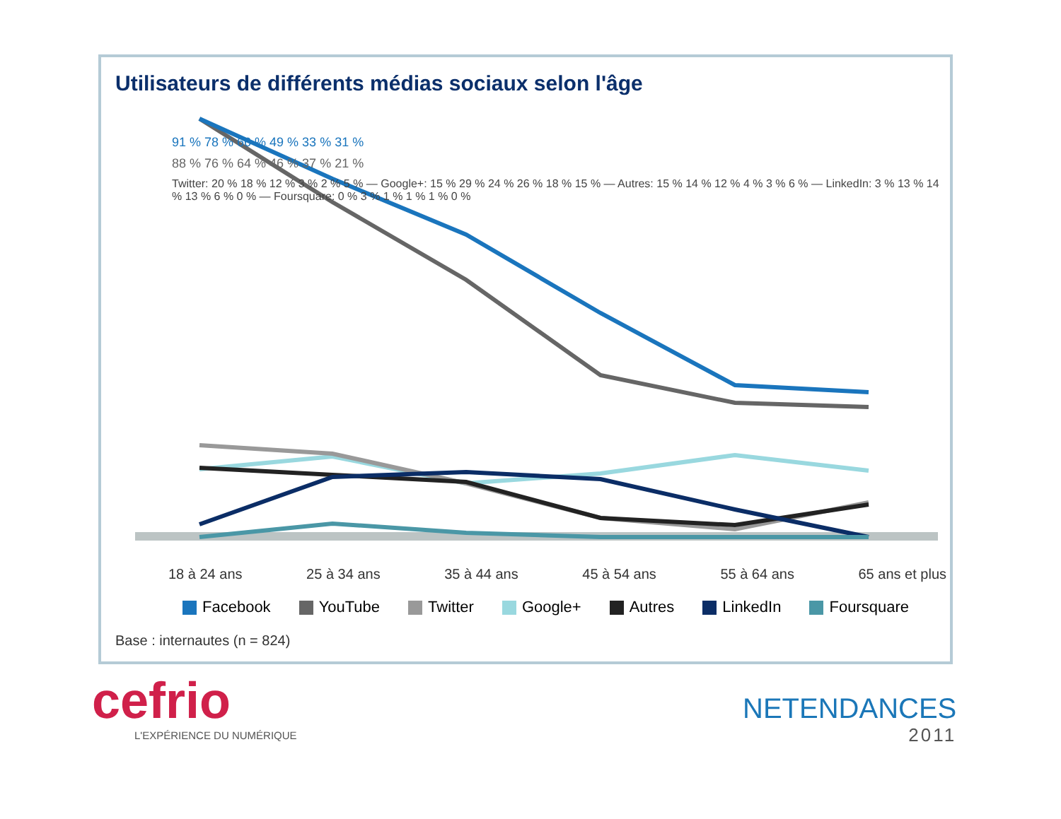Utilisateurs de différents médias sociaux selon l'âge
18 à 24 ans 25 à 34 ans 35 à 44 ans 45 à 54 ans 55 à 64 ans 65 ans et plus
91 % 78 % 66 % 49 % 33 % 31 %
88 % 76 % 64 % 46 % 37 % 21 %
Twitter: 20 % 18 % 12 % 3 % 2 % 5 % — Google+: 15 % 29 % 24 % 26 % 18 % 15 % — Autres: 15 % 14 % 12 % 4 % 3 % 6 % — LinkedIn: 3 % 13 % 14 % 13 % 6 % 0 % — Foursquare: 0 % 3 % 1 % 1 % 1 % 0 %
Facebook YouTube Twitter Google+ Autres LinkedIn Foursquare
Base : internautes (n = 824)
cefrio
L'EXPÉRIENCE DU NUMÉRIQUE
NETENDANCES
2011